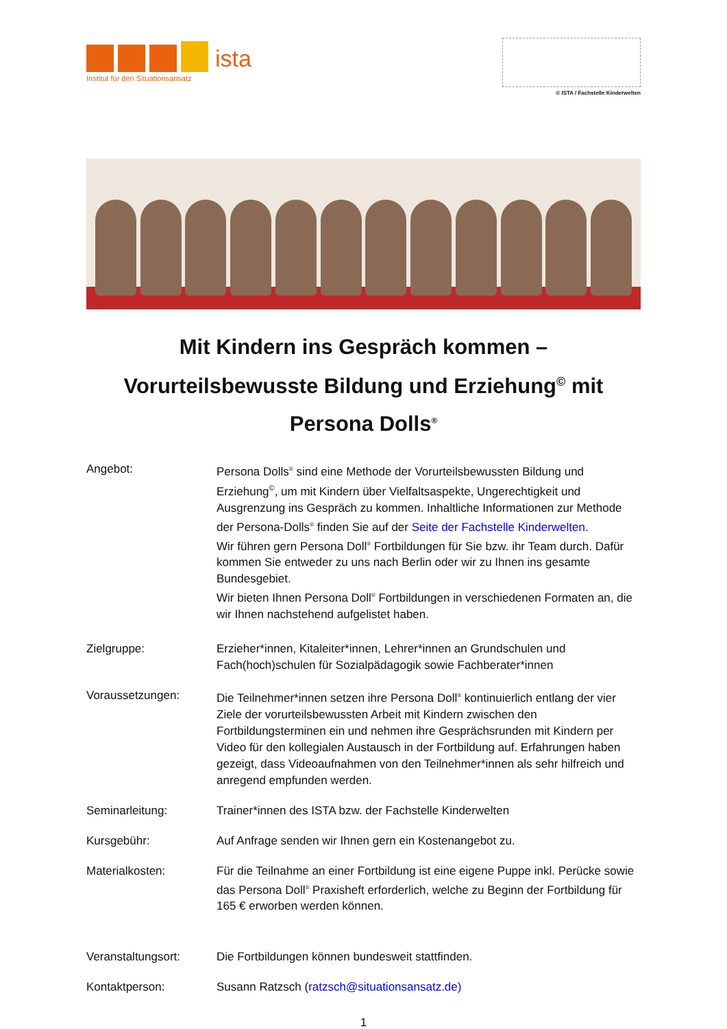ista
Institut für den Situationsansatz
© ISTA / Fachstelle Kinderwelten
Mit Kindern ins Gespräch kommen –
Vorurteilsbewusste Bildung und Erziehung<sup>©</sup> mit
Persona Dolls<sup>®</sup>
Angebot: Persona Dolls<sup>®</sup> sind eine Methode der Vorurteilsbewussten Bildung und Erziehung<sup>©</sup>, um mit Kindern über Vielfaltsaspekte, Ungerechtigkeit und Ausgrenzung ins Gespräch zu kommen. Inhaltliche Informationen zur Methode der Persona-Dolls<sup>®</sup> finden Sie auf der Seite der Fachstelle Kinderwelten.
Wir führen gern Persona Doll<sup>®</sup> Fortbildungen für Sie bzw. ihr Team durch. Dafür kommen Sie entweder zu uns nach Berlin oder wir zu Ihnen ins gesamte Bundesgebiet.
Wir bieten Ihnen Persona Doll<sup>®</sup> Fortbildungen in verschiedenen Formaten an, die wir Ihnen nachstehend aufgelistet haben.
Zielgruppe: Erzieher*innen, Kitaleiter*innen, Lehrer*innen an Grundschulen und Fach(hoch)schulen für Sozialpädagogik sowie Fachberater*innen
Voraussetzungen: Die Teilnehmer*innen setzen ihre Persona Doll<sup>®</sup> kontinuierlich entlang der vier Ziele der vorurteilsbewussten Arbeit mit Kindern zwischen den Fortbildungsterminen ein und nehmen ihre Gesprächsrunden mit Kindern per Video für den kollegialen Austausch in der Fortbildung auf. Erfahrungen haben gezeigt, dass Videoaufnahmen von den Teilnehmer*innen als sehr hilfreich und anregend empfunden werden.
Seminarleitung: Trainer*innen des ISTA bzw. der Fachstelle Kinderwelten
Kursgebühr: Auf Anfrage senden wir Ihnen gern ein Kostenangebot zu.
Materialkosten: Für die Teilnahme an einer Fortbildung ist eine eigene Puppe inkl. Perücke sowie das Persona Doll<sup>®</sup> Praxisheft erforderlich, welche zu Beginn der Fortbildung für 165 € erworben werden können.
Veranstaltungsort: Die Fortbildungen können bundesweit stattfinden.
Kontaktperson: Susann Ratzsch (ratzsch@situationsansatz.de)
1